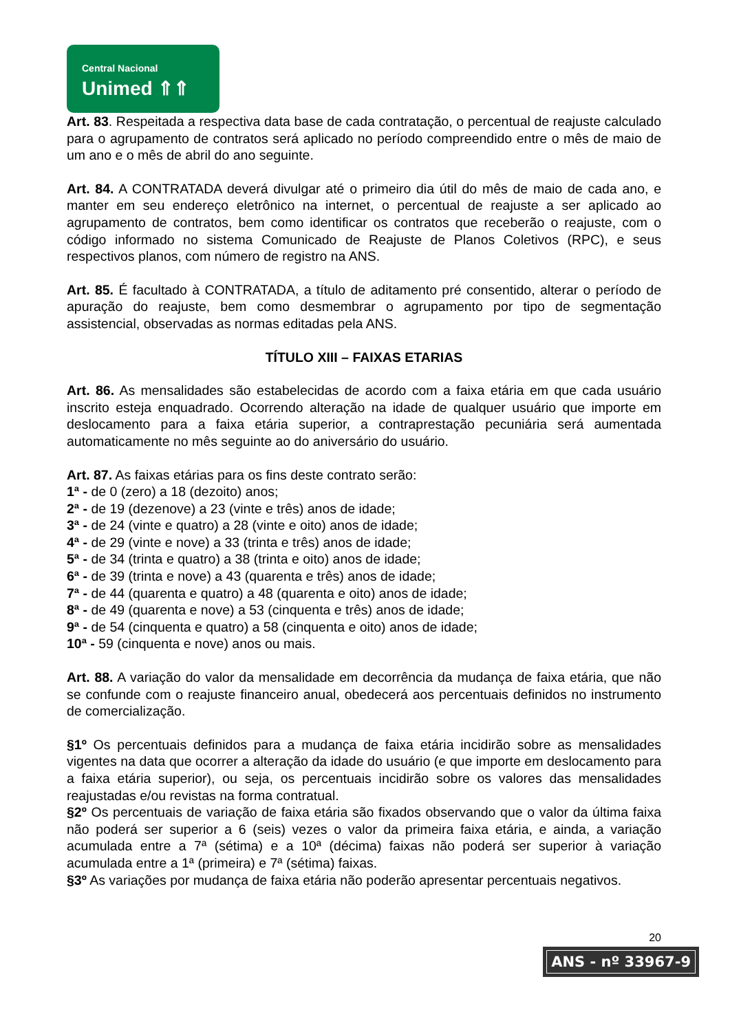Central Nacional
Unimed ⇑⇑
Art. 83. Respeitada a respectiva data base de cada contratação, o percentual de reajuste calculado para o agrupamento de contratos será aplicado no período compreendido entre o mês de maio de um ano e o mês de abril do ano seguinte.
Art. 84. A CONTRATADA deverá divulgar até o primeiro dia útil do mês de maio de cada ano, e manter em seu endereço eletrônico na internet, o percentual de reajuste a ser aplicado ao agrupamento de contratos, bem como identificar os contratos que receberão o reajuste, com o código informado no sistema Comunicado de Reajuste de Planos Coletivos (RPC), e seus respectivos planos, com número de registro na ANS.
Art. 85. É facultado à CONTRATADA, a título de aditamento pré consentido, alterar o período de apuração do reajuste, bem como desmembrar o agrupamento por tipo de segmentação assistencial, observadas as normas editadas pela ANS.
TÍTULO XIII – FAIXAS ETARIAS
Art. 86. As mensalidades são estabelecidas de acordo com a faixa etária em que cada usuário inscrito esteja enquadrado. Ocorrendo alteração na idade de qualquer usuário que importe em deslocamento para a faixa etária superior, a contraprestação pecuniária será aumentada automaticamente no mês seguinte ao do aniversário do usuário.
Art. 87. As faixas etárias para os fins deste contrato serão:
1ª - de 0 (zero) a 18 (dezoito) anos;
2ª - de 19 (dezenove) a 23 (vinte e três) anos de idade;
3ª - de 24 (vinte e quatro) a 28 (vinte e oito) anos de idade;
4ª - de 29 (vinte e nove) a 33 (trinta e três) anos de idade;
5ª - de 34 (trinta e quatro) a 38 (trinta e oito) anos de idade;
6ª - de 39 (trinta e nove) a 43 (quarenta e três) anos de idade;
7ª - de 44 (quarenta e quatro) a 48 (quarenta e oito) anos de idade;
8ª - de 49 (quarenta e nove) a 53 (cinquenta e três) anos de idade;
9ª - de 54 (cinquenta e quatro) a 58 (cinquenta e oito) anos de idade;
10ª - 59 (cinquenta e nove) anos ou mais.
Art. 88. A variação do valor da mensalidade em decorrência da mudança de faixa etária, que não se confunde com o reajuste financeiro anual, obedecerá aos percentuais definidos no instrumento de comercialização.
§1º Os percentuais definidos para a mudança de faixa etária incidirão sobre as mensalidades vigentes na data que ocorrer a alteração da idade do usuário (e que importe em deslocamento para a faixa etária superior), ou seja, os percentuais incidirão sobre os valores das mensalidades reajustadas e/ou revistas na forma contratual.
§2º Os percentuais de variação de faixa etária são fixados observando que o valor da última faixa não poderá ser superior a 6 (seis) vezes o valor da primeira faixa etária, e ainda, a variação acumulada entre a 7ª (sétima) e a 10ª (décima) faixas não poderá ser superior à variação acumulada entre a 1ª (primeira) e 7ª (sétima) faixas.
§3º As variações por mudança de faixa etária não poderão apresentar percentuais negativos.
20
ANS - nº 33967-9